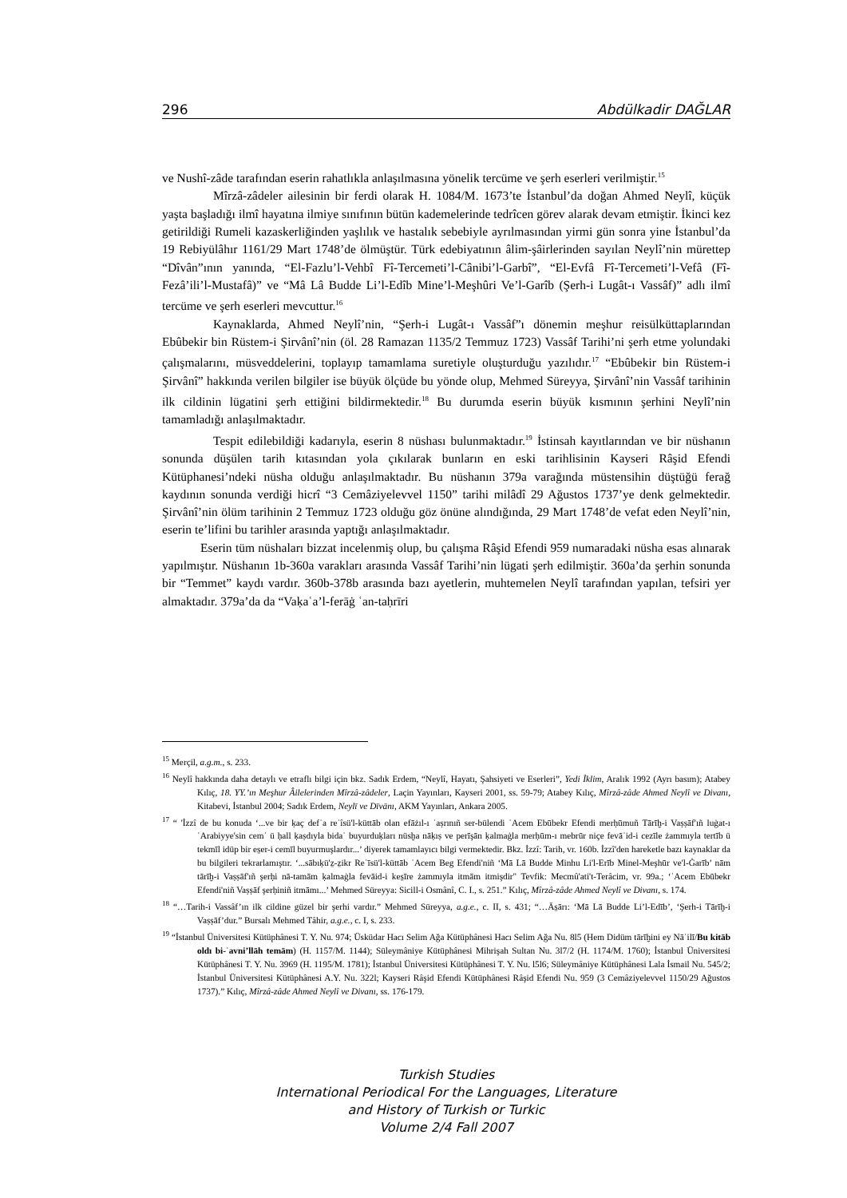296 Abdülkadir DAĞLAR
ve Nushî-zâde tarafından eserin rahatlıkla anlaşılmasına yönelik tercüme ve şerh eserleri verilmiştir.<sup>15</sup>
Mîrzâ-zâdeler ailesinin bir ferdi olarak H. 1084/M. 1673’te İstanbul’da doğan Ahmed Neylî, küçük yaşta başladığı ilmî hayatına ilmiye sınıfının bütün kademelerinde tedrîcen görev alarak devam etmiştir. İkinci kez getirildiği Rumeli kazaskerliğinden yaşlılık ve hastalık sebebiyle ayrılmasından yirmi gün sonra yine İstanbul’da 19 Rebiyülâhır 1161/29 Mart 1748’de ölmüştür. Türk edebiyatının âlim-şâirlerinden sayılan Neylî’nin mürettep “Dîvân”ının yanında, “El-Fazlu’l-Vehbî Fî-Tercemeti’l-Cânibi’l-Garbî”, “El-Evfâ Fî-Tercemeti’l-Vefâ (Fî-Fezâ’ili’l-Mustafâ)” ve “Mâ Lâ Budde Li’l-Edîb Mine’l-Meşhûri Ve’l-Garîb (Şerh-i Lugât-ı Vassâf)” adlı ilmî tercüme ve şerh eserleri mevcuttur.<sup>16</sup>
Kaynaklarda, Ahmed Neylî’nin, “Şerh-i Lugât-ı Vassâf”ı dönemin meşhur reisülküttaplarından Ebûbekir bin Rüstem-i Şirvânî’nin (öl. 28 Ramazan 1135/2 Temmuz 1723) Vassâf Tarihi’ni şerh etme yolundaki çalışmalarını, müsveddelerini, toplayıp tamamlama suretiyle oluşturduğu yazılıdır.<sup>17</sup> “Ebûbekir bin Rüstem-i Şirvânî” hakkında verilen bilgiler ise büyük ölçüde bu yönde olup, Mehmed Süreyya, Şirvânî’nin Vassâf tarihinin ilk cildinin lügatini şerh ettiğini bildirmektedir.<sup>18</sup> Bu durumda eserin büyük kısmının şerhini Neylî’nin tamamladığı anlaşılmaktadır.
Tespit edilebildiği kadarıyla, eserin 8 nüshası bulunmaktadır.<sup>19</sup> İstinsah kayıtlarından ve bir nüshanın sonunda düşülen tarih kıtasından yola çıkılarak bunların en eski tarihlisinin Kayseri Râşid Efendi Kütüphanesi’ndeki nüsha olduğu anlaşılmaktadır. Bu nüshanın 379a varağında müstensihin düştüğü ferağ kaydının sonunda verdiği hicrî “3 Cemâziyelevvel 1150” tarihi milâdî 29 Ağustos 1737’ye denk gelmektedir. Şirvânî’nin ölüm tarihinin 2 Temmuz 1723 olduğu göz önüne alındığında, 29 Mart 1748’de vefat eden Neylî’nin, eserin te’lifini bu tarihler arasında yaptığı anlaşılmaktadır.
Eserin tüm nüshaları bizzat incelenmiş olup, bu çalışma Râşid Efendi 959 numaradaki nüsha esas alınarak yapılmıştır. Nüshanın 1b-360a varakları arasında Vassâf Tarihi’nin lügati şerh edilmiştir. 360a’da şerhin sonunda bir “Temmet” kaydı vardır. 360b-378b arasında bazı ayetlerin, muhtemelen Neylî tarafından yapılan, tefsiri yer almaktadır. 379a’da da “Vaḳaʿa’l-ferāġ ʿan-taḥrīri
<sup>15</sup> Merçil, a.g.m., s. 233.
<sup>16</sup> Neylî hakkında daha detaylı ve etraflı bilgi için bkz. Sadık Erdem, “Neylî, Hayatı, Şahsiyeti ve Eserleri”, Yedi İklim, Aralık 1992 (Ayrı basım); Atabey Kılıç, 18. YY.’ın Meşhur Âilelerinden Mîrzâ-zâdeler, Laçin Yayınları, Kayseri 2001, ss. 59-79; Atabey Kılıç, Mîrzâ-zâde Ahmed Neylî ve Divanı, Kitabevi, İstanbul 2004; Sadık Erdem, Neylī ve Dīvānı, AKM Yayınları, Ankara 2005.
<sup>17</sup> “ 'İzzî de bu konuda ‘...ve bir ḳaç defʿa reʾîsü'l-küttāb olan efāżıl-ı ʿaṣrınıñ ser-bülendi ʿAcem Ebūbekr Efendi merḥūmuñ Tārīḫ-i Vaṣṣāf'ıñ luġat-ı ʿArabiyye'sin cemʿ ü ḥall ḳaṣdıyla bidaʿ buyurduḳları nüsḫa nāḳıṣ ve perīşān ḳalmaġla merḥūm-ı mebrūr niçe fevāʾid-i cezīle żammıyla tertīb ü tekmīl idüp bir es̱er-i cemīl buyurmuşlardır...’ diyerek tamamlayıcı bilgi vermektedir. Bkz. İzzî: Tarih, vr. 160b. İzzî'den hareketle bazı kaynaklar da bu bilgileri tekrarlamıştır. ‘...sābıḳü'ẕ-ẕikr Reʾīsü'l-küttāb ʿAcem Beg Efendi'niñ ‘Mā Lā Budde Minhu Li'l-Erīb Minel-Meşhūr ve'l-Ġarīb’ nām tārīḫ-i Vaṣṣāf'ıñ şerḥi nā-tamām ḳalmaġla fevāid-i kes̱īre żammıyla itmām itmişdir" Tevfik: Mecmû'ati't-Terâcim, vr. 99a.; ‘ʿAcem Ebūbekr Efendi'niñ Vaṣṣāf şerḥiniñ itmāmı...’ Mehmed Süreyya: Sicill-i Osmânî, C. I., s. 251.” Kılıç, Mîrzâ-zâde Ahmed Neylî ve Divanı, s. 174.
<sup>18</sup> “…Tarih-i Vassâf’ın ilk cildine güzel bir şerhi vardır.” Mehmed Süreyya, a.g.e., c. II, s. 431; “…Ās̱ārı: ‘Mā Lā Budde Li’l-Edīb’, ‘Şerh-i Tārīḫ-i Vaṣṣāf’dur.” Bursalı Mehmed Tâhir, a.g.e., c. I, s. 233.
<sup>19</sup> “İstanbul Üniversitesi Kütüphânesi T. Y. Nu. 974; Üsküdar Hacı Selim Ağa Kütüphânesi Hacı Selim Ağa Nu. 8l5 (Hem Didüm tārīḫini ey Nāʾilī/Bu kitāb oldı bi-ʿavni’llāh temām) (H. 1157/M. 1144); Süleymâniye Kütüphânesi Mihrişah Sultan Nu. 3l7/2 (H. 1174/M. 1760); İstanbul Üniversitesi Kütüphânesi T. Y. Nu. 3969 (H. 1195/M. 1781); İstanbul Üniversitesi Kütüphânesi T. Y. Nu. l5l6; Süleymâniye Kütüphânesi Lala İsmail Nu. 545/2; İstanbul Üniversitesi Kütüphânesi A.Y. Nu. 322l; Kayseri Râşid Efendi Kütüphânesi Râşid Efendi Nu. 959 (3 Cemâziyelevvel 1150/29 Ağustos 1737).” Kılıç, Mîrzâ-zâde Ahmed Neylî ve Divanı, ss. 176-179.
Turkish Studies
International Periodical For the Languages, Literature
and History of Turkish or Turkic
Volume 2/4 Fall 2007